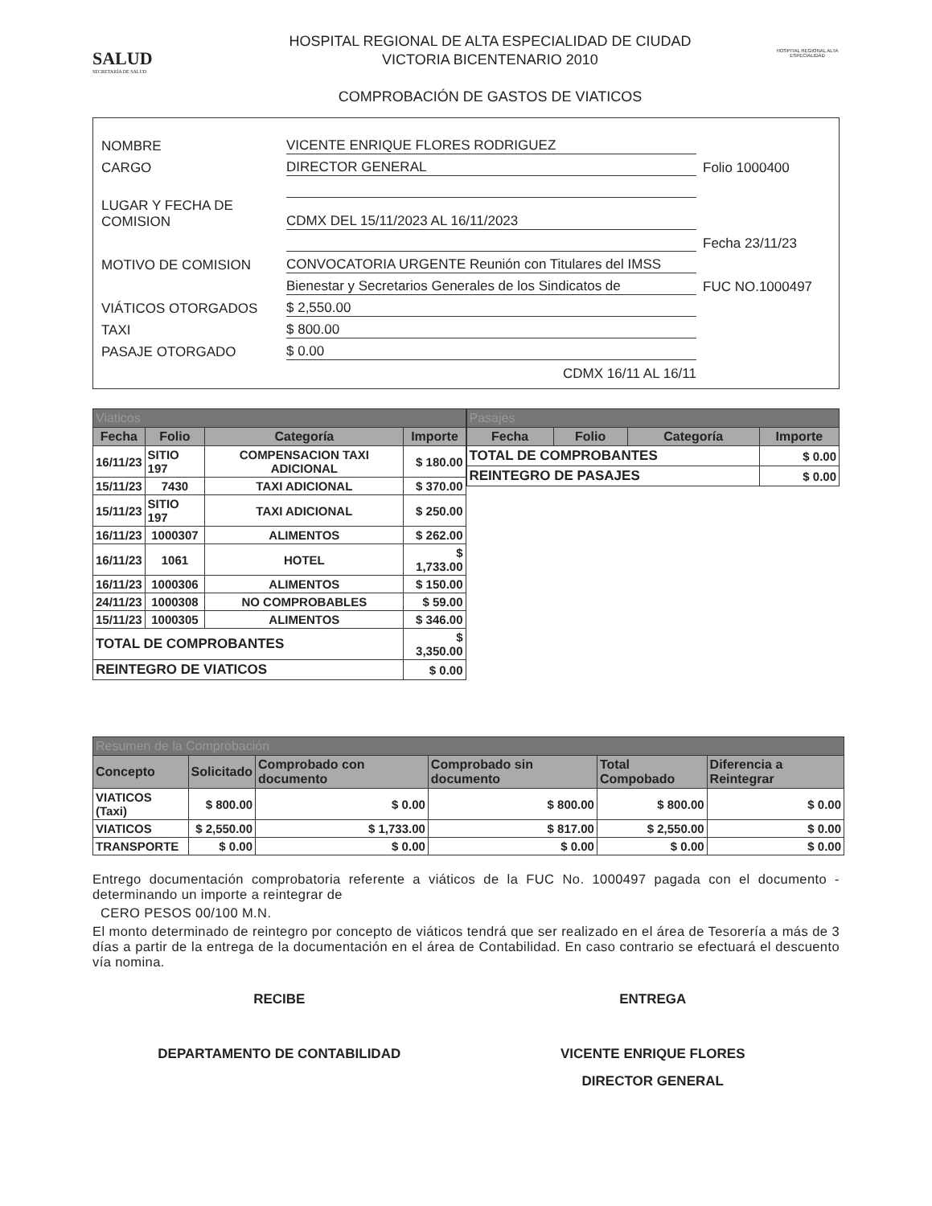SALUD
SECRETARÍA DE SALUD
HOSPITAL REGIONAL DE ALTA ESPECIALIDAD DE CIUDAD
VICTORIA BICENTENARIO 2010
COMPROBACIÓN DE GASTOS DE VIATICOS
HOSPITAL REGIONAL ALTA ESPECIALIDAD
NOMBRE VICENTE ENRIQUE FLORES RODRIGUEZ
CARGO DIRECTOR GENERAL Folio 1000400
LUGAR Y FECHA DE COMISION CDMX DEL 15/11/2023 AL 16/11/2023
Fecha 23/11/23
MOTIVO DE COMISION CONVOCATORIA URGENTE Reunión con Titulares del IMSS
Bienestar y Secretarios Generales de los Sindicatos de FUC NO.1000497
VIÁTICOS OTORGADOS $ 2,550.00
TAXI $ 800.00
PASAJE OTORGADO $ 0.00
CDMX 16/11 AL 16/11
| Viaticos | | | |
| Fecha | Folio | Categoría | Importe |
| 16/11/23 | SITIO 197 | COMPENSACION TAXI ADICIONAL | $ 180.00 |
| 15/11/23 | 7430 | TAXI ADICIONAL | $ 370.00 |
| 15/11/23 | SITIO 197 | TAXI ADICIONAL | $ 250.00 |
| 16/11/23 | 1000307 | ALIMENTOS | $ 262.00 |
| 16/11/23 | 1061 | HOTEL | $ 1,733.00 |
| 16/11/23 | 1000306 | ALIMENTOS | $ 150.00 |
| 24/11/23 | 1000308 | NO COMPROBABLES | $ 59.00 |
| 15/11/23 | 1000305 | ALIMENTOS | $ 346.00 |
| TOTAL DE COMPROBANTES | | | $ 3,350.00 |
| REINTEGRO DE VIATICOS | | | $ 0.00 |
| Pasajes | | | |
| Fecha | Folio | Categoría | Importe |
| TOTAL DE COMPROBANTES | | | $ 0.00 |
| REINTEGRO DE PASAJES | | | $ 0.00 |
| Resumen de la Comprobación | | | | | |
| Concepto | Solicitado | Comprobado con documento | Comprobado sin documento | Total Compobado | Diferencia a Reintegrar |
| VIATICOS (Taxi) | $ 800.00 | $ 0.00 | $ 800.00 | $ 800.00 | $ 0.00 |
| VIATICOS | $ 2,550.00 | $ 1,733.00 | $ 817.00 | $ 2,550.00 | $ 0.00 |
| TRANSPORTE | $ 0.00 | $ 0.00 | $ 0.00 | $ 0.00 | $ 0.00 |
Entrego documentación comprobatoria referente a viáticos de la FUC No. 1000497 pagada con el documento - determinando un importe a reintegrar de
CERO PESOS 00/100 M.N.
El monto determinado de reintegro por concepto de viáticos tendrá que ser realizado en el área de Tesorería a más de 3 días a partir de la entrega de la documentación en el área de Contabilidad. En caso contrario se efectuará el descuento vía nomina.
RECIBE
DEPARTAMENTO DE CONTABILIDAD
ENTREGA
VICENTE ENRIQUE FLORES
DIRECTOR GENERAL